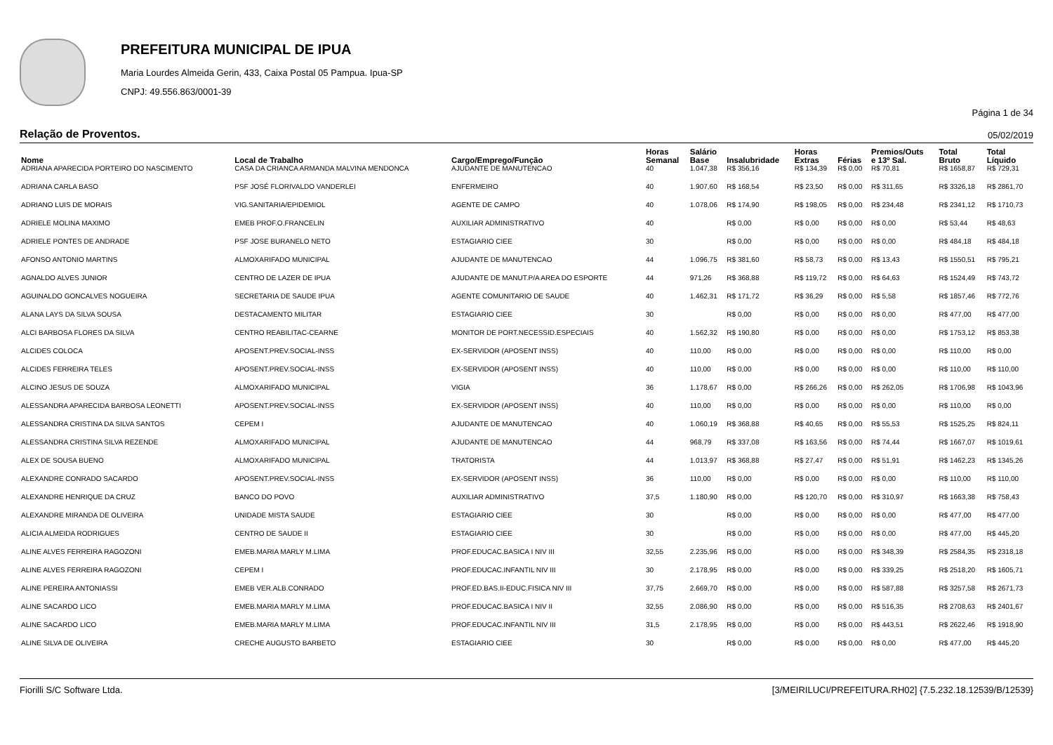PREFEITURA MUNICIPAL DE IPUA
Maria Lourdes Almeida Gerin, 433, Caixa Postal 05 Pampua. Ipua-SP
CNPJ: 49.556.863/0001-39
Página 1 de 34
Relação de Proventos. 05/02/2019
| Nome | Local de Trabalho | Cargo/Emprego/Função | Horas Semanal | Salário Base | Insalubridade | Horas Extras | Férias | Premios/Outs e 13º Sal. | Total Bruto | Total Líquido |
| --- | --- | --- | --- | --- | --- | --- | --- | --- | --- | --- |
| ADRIANA APARECIDA PORTEIRO DO NASCIMENTO | CASA DA CRIANCA ARMANDA MALVINA MENDONCA | AJUDANTE DE MANUTENCAO | 40 | 1.047,38 | R$ 356,16 | R$ 134,39 | R$ 0,00 | R$ 70,81 | R$ 1658,87 | R$ 729,31 |
| ADRIANA CARLA BASO | PSF JOSÉ FLORIVALDO VANDERLEI | ENFERMEIRO | 40 | 1.907,60 | R$ 168,54 | R$ 23,50 | R$ 0,00 | R$ 311,65 | R$ 3326,18 | R$ 2861,70 |
| ADRIANO LUIS DE MORAIS | VIG.SANITARIA/EPIDEMIOL | AGENTE DE CAMPO | 40 | 1.078,06 | R$ 174,90 | R$ 198,05 | R$ 0,00 | R$ 234,48 | R$ 2341,12 | R$ 1710,73 |
| ADRIELE MOLINA MAXIMO | EMEB PROF.O.FRANCELIN | AUXILIAR ADMINISTRATIVO | 40 | | R$ 0,00 | R$ 0,00 | R$ 0,00 | R$ 0,00 | R$ 53,44 | R$ 48,63 |
| ADRIELE PONTES DE ANDRADE | PSF JOSE BURANELO NETO | ESTAGIARIO CIEE | 30 | | R$ 0,00 | R$ 0,00 | R$ 0,00 | R$ 0,00 | R$ 484,18 | R$ 484,18 |
| AFONSO ANTONIO MARTINS | ALMOXARIFADO MUNICIPAL | AJUDANTE DE MANUTENCAO | 44 | 1.096,75 | R$ 381,60 | R$ 58,73 | R$ 0,00 | R$ 13,43 | R$ 1550,51 | R$ 795,21 |
| AGNALDO ALVES JUNIOR | CENTRO DE LAZER DE IPUA | AJUDANTE DE MANUT.P/A AREA DO ESPORTE | 44 | 971,26 | R$ 368,88 | R$ 119,72 | R$ 0,00 | R$ 64,63 | R$ 1524,49 | R$ 743,72 |
| AGUINALDO GONCALVES NOGUEIRA | SECRETARIA DE SAUDE IPUA | AGENTE COMUNITARIO DE SAUDE | 40 | 1.462,31 | R$ 171,72 | R$ 36,29 | R$ 0,00 | R$ 5,58 | R$ 1857,46 | R$ 772,76 |
| ALANA LAYS DA SILVA SOUSA | DESTACAMENTO MILITAR | ESTAGIARIO CIEE | 30 | | R$ 0,00 | R$ 0,00 | R$ 0,00 | R$ 0,00 | R$ 477,00 | R$ 477,00 |
| ALCI BARBOSA FLORES DA SILVA | CENTRO REABILITAC-CEARNE | MONITOR DE PORT.NECESSID.ESPECIAIS | 40 | 1.562,32 | R$ 190,80 | R$ 0,00 | R$ 0,00 | R$ 0,00 | R$ 1753,12 | R$ 853,38 |
| ALCIDES COLOCA | APOSENT.PREV.SOCIAL-INSS | EX-SERVIDOR (APOSENT INSS) | 40 | 110,00 | R$ 0,00 | R$ 0,00 | R$ 0,00 | R$ 0,00 | R$ 110,00 | R$ 0,00 |
| ALCIDES FERREIRA TELES | APOSENT.PREV.SOCIAL-INSS | EX-SERVIDOR (APOSENT INSS) | 40 | 110,00 | R$ 0,00 | R$ 0,00 | R$ 0,00 | R$ 0,00 | R$ 110,00 | R$ 110,00 |
| ALCINO JESUS DE SOUZA | ALMOXARIFADO MUNICIPAL | VIGIA | 36 | 1.178,67 | R$ 0,00 | R$ 266,26 | R$ 0,00 | R$ 262,05 | R$ 1706,98 | R$ 1043,96 |
| ALESSANDRA APARECIDA BARBOSA LEONETTI | APOSENT.PREV.SOCIAL-INSS | EX-SERVIDOR (APOSENT INSS) | 40 | 110,00 | R$ 0,00 | R$ 0,00 | R$ 0,00 | R$ 0,00 | R$ 110,00 | R$ 0,00 |
| ALESSANDRA CRISTINA DA SILVA SANTOS | CEPEM I | AJUDANTE DE MANUTENCAO | 40 | 1.060,19 | R$ 368,88 | R$ 40,65 | R$ 0,00 | R$ 55,53 | R$ 1525,25 | R$ 824,11 |
| ALESSANDRA CRISTINA SILVA REZENDE | ALMOXARIFADO MUNICIPAL | AJUDANTE DE MANUTENCAO | 44 | 968,79 | R$ 337,08 | R$ 163,56 | R$ 0,00 | R$ 74,44 | R$ 1667,07 | R$ 1019,61 |
| ALEX DE SOUSA BUENO | ALMOXARIFADO MUNICIPAL | TRATORISTA | 44 | 1.013,97 | R$ 368,88 | R$ 27,47 | R$ 0,00 | R$ 51,91 | R$ 1462,23 | R$ 1345,26 |
| ALEXANDRE CONRADO SACARDO | APOSENT.PREV.SOCIAL-INSS | EX-SERVIDOR (APOSENT INSS) | 36 | 110,00 | R$ 0,00 | R$ 0,00 | R$ 0,00 | R$ 0,00 | R$ 110,00 | R$ 110,00 |
| ALEXANDRE HENRIQUE DA CRUZ | BANCO DO POVO | AUXILIAR ADMINISTRATIVO | 37,5 | 1.180,90 | R$ 0,00 | R$ 120,70 | R$ 0,00 | R$ 310,97 | R$ 1663,38 | R$ 758,43 |
| ALEXANDRE MIRANDA DE OLIVEIRA | UNIDADE MISTA SAUDE | ESTAGIARIO CIEE | 30 | | R$ 0,00 | R$ 0,00 | R$ 0,00 | R$ 0,00 | R$ 477,00 | R$ 477,00 |
| ALICIA ALMEIDA RODRIGUES | CENTRO DE SAUDE II | ESTAGIARIO CIEE | 30 | | R$ 0,00 | R$ 0,00 | R$ 0,00 | R$ 0,00 | R$ 477,00 | R$ 445,20 |
| ALINE ALVES FERREIRA RAGOZONI | EMEB.MARIA MARLY M.LIMA | PROF.EDUCAC.BASICA I NIV III | 32,55 | 2.235,96 | R$ 0,00 | R$ 0,00 | R$ 0,00 | R$ 348,39 | R$ 2584,35 | R$ 2318,18 |
| ALINE ALVES FERREIRA RAGOZONI | CEPEM I | PROF.EDUCAC.INFANTIL NIV III | 30 | 2.178,95 | R$ 0,00 | R$ 0,00 | R$ 0,00 | R$ 339,25 | R$ 2518,20 | R$ 1605,71 |
| ALINE PEREIRA ANTONIASSI | EMEB VER.ALB.CONRADO | PROF.ED.BAS.II-EDUC.FISICA NIV III | 37,75 | 2.669,70 | R$ 0,00 | R$ 0,00 | R$ 0,00 | R$ 587,88 | R$ 3257,58 | R$ 2671,73 |
| ALINE SACARDO LICO | EMEB.MARIA MARLY M.LIMA | PROF.EDUCAC.BASICA I NIV II | 32,55 | 2.086,90 | R$ 0,00 | R$ 0,00 | R$ 0,00 | R$ 516,35 | R$ 2708,63 | R$ 2401,67 |
| ALINE SACARDO LICO | EMEB.MARIA MARLY M.LIMA | PROF.EDUCAC.INFANTIL NIV III | 31,5 | 2.178,95 | R$ 0,00 | R$ 0,00 | R$ 0,00 | R$ 443,51 | R$ 2622,46 | R$ 1918,90 |
| ALINE SILVA DE OLIVEIRA | CRECHE AUGUSTO BARBETO | ESTAGIARIO CIEE | 30 | | R$ 0,00 | R$ 0,00 | R$ 0,00 | R$ 0,00 | R$ 477,00 | R$ 445,20 |
Fiorilli S/C Software Ltda. [3/MEIRILUCI/PREFEITURA.RH02] {7.5.232.18.12539/B/12539}